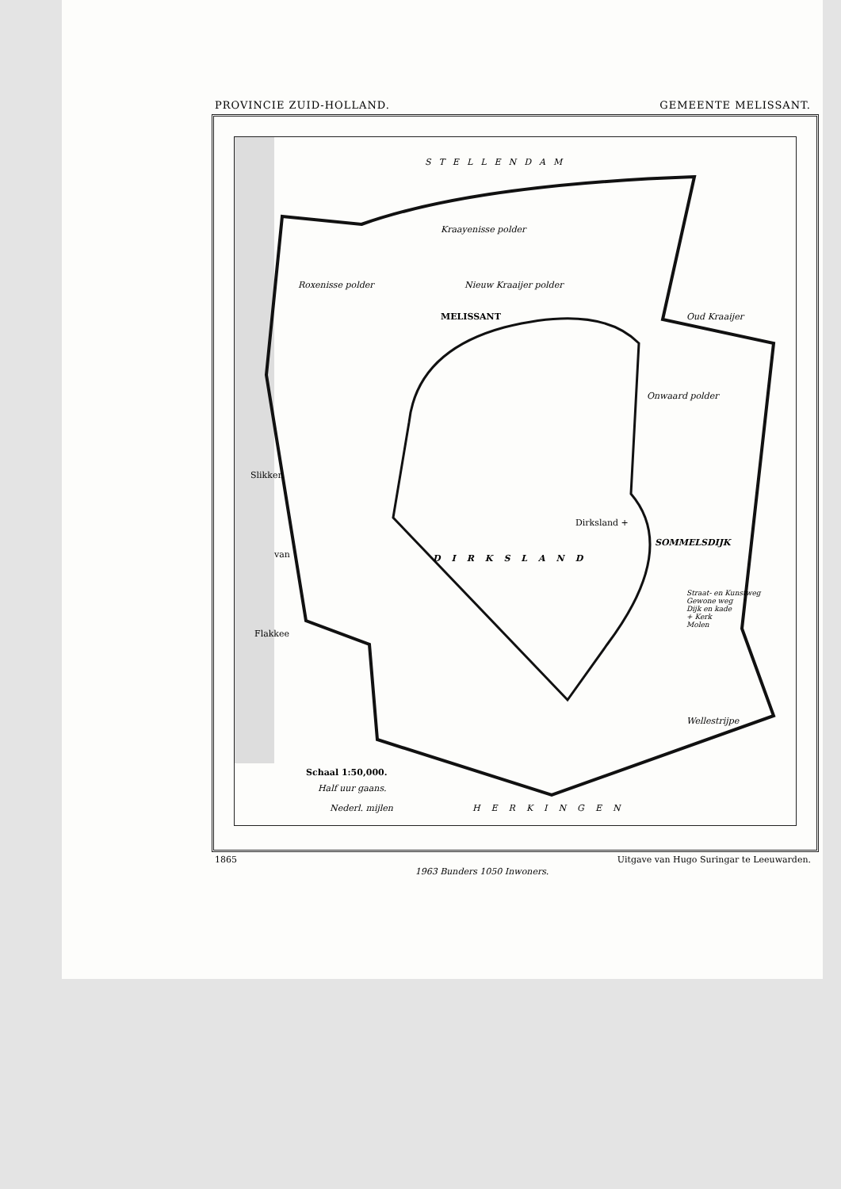PROVINCIE ZUID-HOLLAND. GEMEENTE MELISSANT.
STELLENDAM
Roxenisse polder
Kraayenisse polder
MELISSANT
Nieuw Kraaijer polder
Oud Kraaijer
Onwaard polder
Slikken
van
Flakkee
Dirksland +
SOMMELSDIJK
DIRKSLAND
Straat- en Kunstweg
Gewone weg
Dijk en kade
+ Kerk
Molen
Wellestrijpe
Schaal 1:50,000.
Half uur gaans.
Nederl. mijlen HERKINGEN
1865 Uitgave van Hugo Suringar te Leeuwarden.
1963 Bunders 1050 Inwoners.